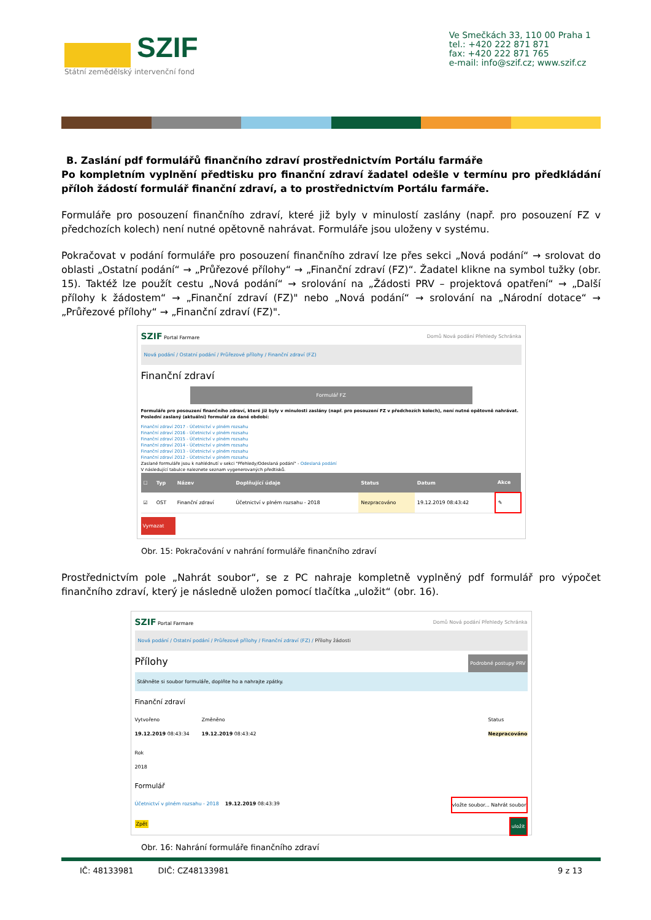SZIF
Státní zemědělský intervenční fond
Ve Smečkách 33, 110 00 Praha 1
tel.: +420 222 871 871
fax: +420 222 871 765
e-mail: info@szif.cz; www.szif.cz
B. Zaslání pdf formulářů finančního zdraví prostřednictvím Portálu farmáře
Po kompletním vyplnění předtisku pro finanční zdraví žadatel odešle v termínu pro předkládání příloh žádostí formulář finanční zdraví, a to prostřednictvím Portálu farmáře.
Formuláře pro posouzení finančního zdraví, které již byly v minulostí zaslány (např. pro posouzení FZ v předchozích kolech) není nutné opětovně nahrávat. Formuláře jsou uloženy v systému.
Pokračovat v podání formuláře pro posouzení finančního zdraví lze přes sekci „Nová podání“ → srolovat do oblasti „Ostatní podání“ → „Průřezové přílohy“ → „Finanční zdraví (FZ)“. Žadatel klikne na symbol tužky (obr. 15). Taktéž lze použít cestu „Nová podání“ → srolování na „Žádosti PRV – projektová opatření“ → „Další přílohy k žádostem“ → „Finanční zdraví (FZ)" nebo „Nová podání“ → srolování na „Národní dotace“ → „Průřezové přílohy“ → „Finanční zdraví (FZ)".
SZIF Portal Farmare Domů Nová podání Přehledy Schránka
Nová podání / Ostatní podání / Průřezové přílohy / Finanční zdraví (FZ)
Finanční zdraví
Formulář FZ
Formuláře pro posouzení finančního zdraví, které již byly v minulosti zaslány (např. pro posouzení FZ v předchozích kolech), není nutné opětovně nahrávat.
Poslední zaslaný (aktuální) formulář za dané období:
Finanční zdraví 2017 - Účetnictví v plném rozsahu
Finanční zdraví 2016 - Účetnictví v plném rozsahu
Finanční zdraví 2015 - Účetnictví v plném rozsahu
Finanční zdraví 2014 - Účetnictví v plném rozsahu
Finanční zdraví 2013 - Účetnictví v plném rozsahu
Finanční zdraví 2012 - Účetnictví v plném rozsahu
Zaslané formuláře jsou k nahlédnutí v sekci "Přehledy/Odeslaná podání" - Odeslaná podání
V následující tabulce naleznete seznam vygenerovaných předtisků.
| ☐ | Typ | Název | Doplňující údaje | Status | Datum | Akce |
| --- | --- | --- | --- | --- | --- | --- |
| ☑ | OST | Finanční zdraví | Účetnictví v plném rozsahu - 2018 | Nezpracováno | 19.12.2019 08:43:42 | ✎ |
Vymazat
Obr. 15: Pokračování v nahrání formuláře finančního zdraví
Prostřednictvím pole „Nahrát soubor“, se z PC nahraje kompletně vyplněný pdf formulář pro výpočet finančního zdraví, který je následně uložen pomocí tlačítka „uložit“ (obr. 16).
SZIF Portal Farmare Domů Nová podání Přehledy Schránka
Nová podání / Ostatní podání / Průřezové přílohy / Finanční zdraví (FZ) / Přílohy žádosti
Přílohy Podrobné postupy PRV
Stáhněte si soubor formuláře, doplňte ho a nahrajte zpátky.
Finanční zdraví
Vytvořeno
19.12.2019 08:43:34
Změněno
19.12.2019 08:43:42
Status
Nezpracováno
Rok
2018
Formulář
Účetnictví v plném rozsahu - 2018 19.12.2019 08:43:39 vložte soubor... Nahrát soubor
Zpět uložit
Obr. 16: Nahrání formuláře finančního zdraví
IČ: 48133981 DIČ: CZ48133981 9 z 13